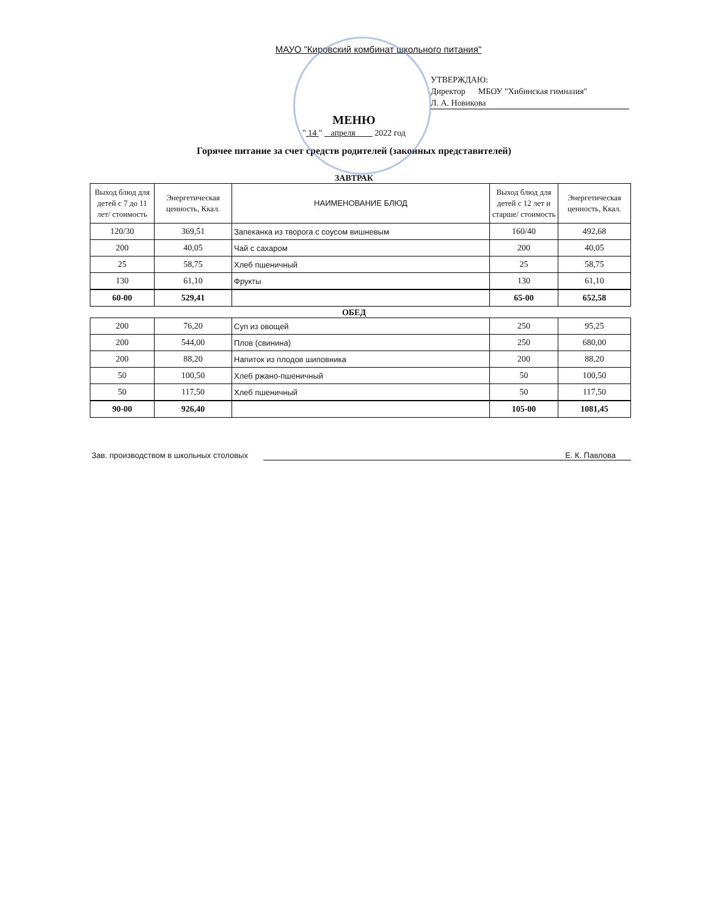МАУО "Кировский комбинат школьного питания"
УТВЕРЖДАЮ:
Директор МБОУ "Хибинская гимназия"
Л. А. Новикова
МЕНЮ
" 14 " апреля 2022 год
Горячее питание за счет средств родителей (законных представителей)
ЗАВТРАК
| Выход блюд для детей с 7 до 11 лет/ стоимость | Энергетическая ценность, Ккал. | НАИМЕНОВАНИЕ БЛЮД | Выход блюд для детей с 12 лет и старше/ стоимость | Энергетическая ценность, Ккал. |
| --- | --- | --- | --- | --- |
| 120/30 | 369,51 | Запеканка из творога с соусом вишневым | 160/40 | 492,68 |
| 200 | 40,05 | Чай с сахаром | 200 | 40,05 |
| 25 | 58,75 | Хлеб пшеничный | 25 | 58,75 |
| 130 | 61,10 | Фрукты | 130 | 61,10 |
| 60-00 | 529,41 | | 65-00 | 652,58 |
ОБЕД
| 200 | 76,20 | Суп из овощей | 250 | 95,25 |
| 200 | 544,00 | Плов (свинина) | 250 | 680,00 |
| 200 | 88,20 | Напиток из плодов шиповника | 200 | 88,20 |
| 50 | 100,50 | Хлеб ржано-пшеничный | 50 | 100,50 |
| 50 | 117,50 | Хлеб пшеничный | 50 | 117,50 |
| 90-00 | 926,40 | | 105-00 | 1081,45 |
Зав. производством в школьных столовых Е. К. Павлова